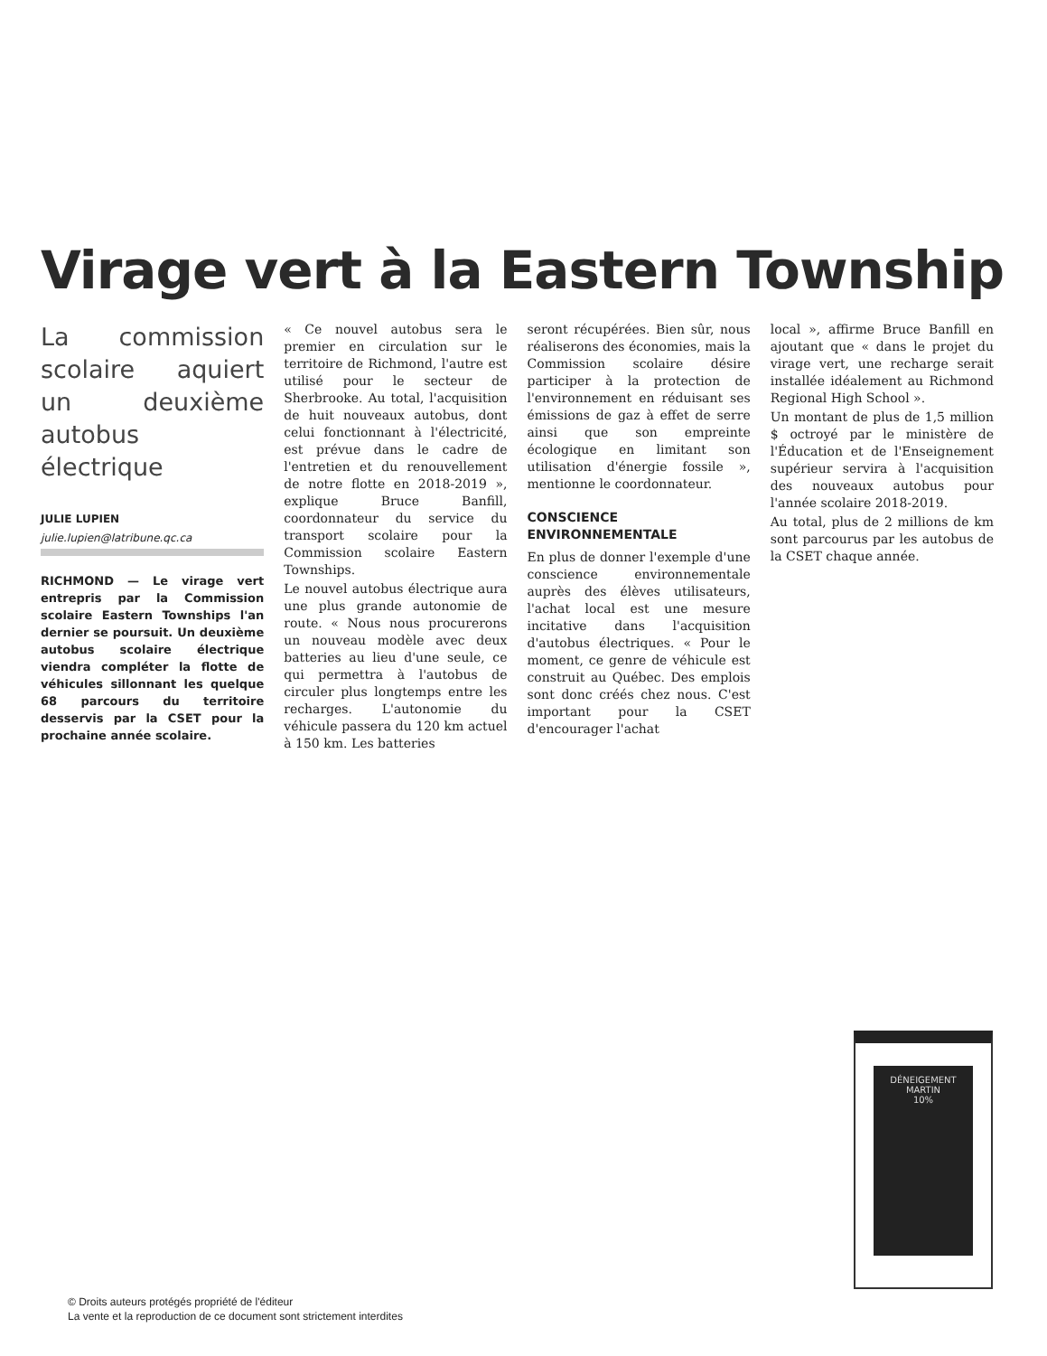Virage vert à la Eastern Township
La commission scolaire aquiert un deuxième autobus électrique
JULIE LUPIEN
julie.lupien@latribune.qc.ca
RICHMOND — Le virage vert entrepris par la Commission scolaire Eastern Townships l'an dernier se poursuit. Un deuxième autobus scolaire électrique viendra compléter la flotte de véhicules sillonnant les quelque 68 parcours du territoire desservis par la CSET pour la prochaine année scolaire.
« Ce nouvel autobus sera le premier en circulation sur le territoire de Richmond, l'autre est utilisé pour le secteur de Sherbrooke. Au total, l'acquisition de huit nouveaux autobus, dont celui fonctionnant à l'électricité, est prévue dans le cadre de l'entretien et du renouvellement de notre flotte en 2018-2019 », explique Bruce Banfill, coordonnateur du service du transport scolaire pour la Commission scolaire Eastern Townships.
Le nouvel autobus électrique aura une plus grande autonomie de route. « Nous nous procurerons un nouveau modèle avec deux batteries au lieu d'une seule, ce qui permettra à l'autobus de circuler plus longtemps entre les recharges. L'autonomie du véhicule passera du 120 km actuel à 150 km. Les batteries
seront récupérées. Bien sûr, nous réaliserons des économies, mais la Commission scolaire désire participer à la protection de l'environnement en réduisant ses émissions de gaz à effet de serre ainsi que son empreinte écologique en limitant son utilisation d'énergie fossile », mentionne le coordonnateur.
CONSCIENCE ENVIRONNEMENTALE
En plus de donner l'exemple d'une conscience environnementale auprès des élèves utilisateurs, l'achat local est une mesure incitative dans l'acquisition d'autobus électriques. « Pour le moment, ce genre de véhicule est construit au Québec. Des emplois sont donc créés chez nous. C'est important pour la CSET d'encourager l'achat
local », affirme Bruce Banfill en ajoutant que « dans le projet du virage vert, une recharge serait installée idéalement au Richmond Regional High School ».
Un montant de plus de 1,5 million $ octroyé par le ministère de l'Éducation et de l'Enseignement supérieur servira à l'acquisition des nouveaux autobus pour l'année scolaire 2018-2019.
Au total, plus de 2 millions de km sont parcourus par les autobus de la CSET chaque année.
DÉNEIGEMENT
MARTIN
10%
© Droits auteurs protégés propriété de l'éditeur
La vente et la reproduction de ce document sont strictement interdites